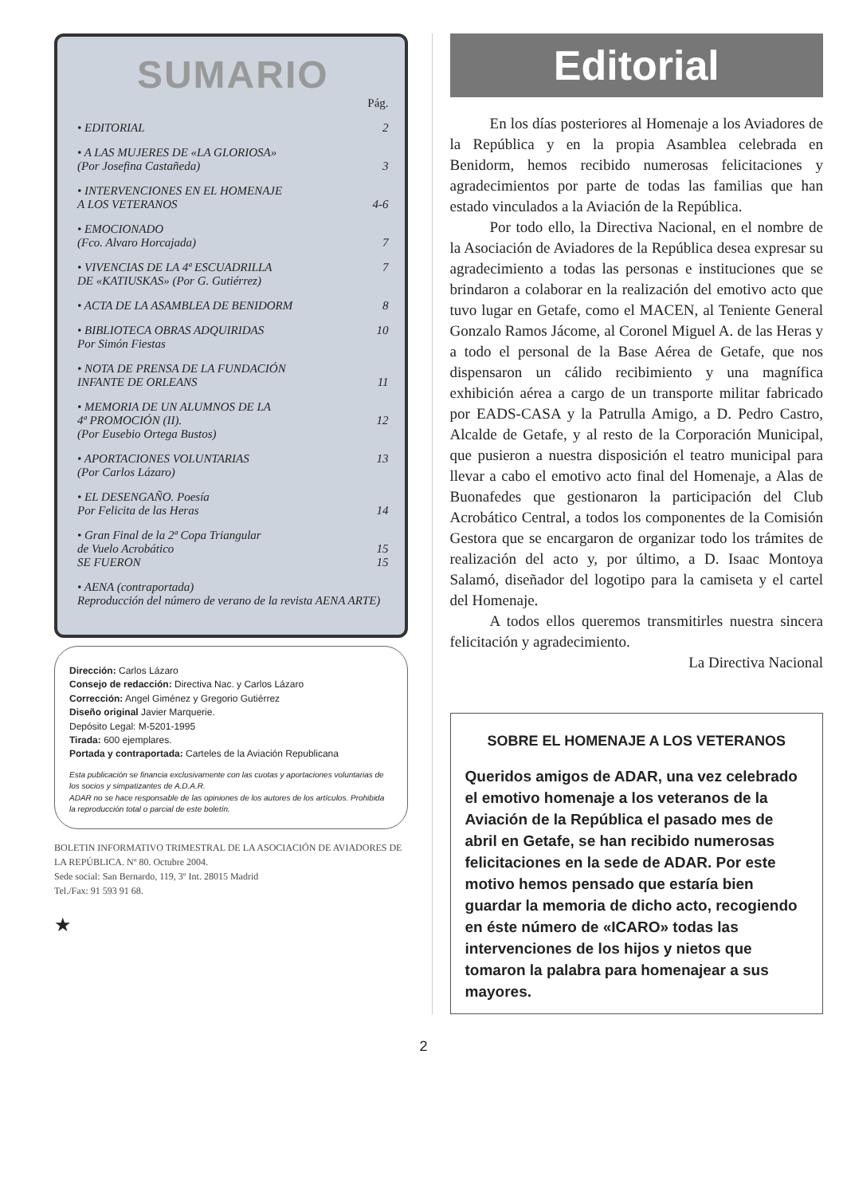SUMARIO
| | Pág. |
| • EDITORIAL | 2 |
| • A LAS MUJERES DE «LA GLORIOSA» (Por Josefina Castañeda) | 3 |
| • INTERVENCIONES EN EL HOMENAJE A LOS VETERANOS | 4-6 |
| • EMOCIONADO (Fco. Alvaro Horcajada) | 7 |
| • VIVENCIAS DE LA 4ª ESCUADRILLA DE «KATIUSKAS» (Por G. Gutiérrez) | 7 |
| • ACTA DE LA ASAMBLEA DE BENIDORM | 8 |
| • BIBLIOTECA OBRAS ADQUIRIDAS Por Simón Fiestas | 10 |
| • NOTA DE PRENSA DE LA FUNDACIÓN INFANTE DE ORLEANS | 11 |
| • MEMORIA DE UN ALUMNOS DE LA 4ª PROMOCIÓN (II). (Por Eusebio Ortega Bustos) | 12 |
| • APORTACIONES VOLUNTARIAS (Por Carlos Lázaro) | 13 |
| • EL DESENGAÑO. Poesía Por Felicita de las Heras | 14 |
| • Gran Final de la 2ª Copa Triangular de Vuelo Acrobático SE FUERON | 15 15 |
| • AENA (contraportada) Reproducción del número de verano de la revista AENA ARTE) | |
Dirección: Carlos Lázaro
Consejo de redacción: Directiva Nac. y Carlos Lázaro
Corrección: Angel Giménez y Gregorio Gutiérrez
Diseño original Javier Marquerie.
Depósito Legal: M-5201-1995
Tirada: 600 ejemplares.
Portada y contraportada: Carteles de la Aviación Republicana
Esta publicación se financia exclusivamente con las cuotas y aportaciones voluntarias de los socios y simpatizantes de A.D.A.R.
ADAR no se hace responsable de las opiniones de los autores de los artículos. Prohibida la reproducción total o parcial de este boletín.
BOLETIN INFORMATIVO TRIMESTRAL DE LA ASOCIACIÓN DE AVIADORES DE LA REPÚBLICA. Nº 80. Octubre 2004.
Sede social: San Bernardo, 119, 3º Int. 28015 Madrid
Tel./Fax: 91 593 91 68.
★
Editorial
En los días posteriores al Homenaje a los Aviadores de la República y en la propia Asamblea celebrada en Benidorm, hemos recibido numerosas felicitaciones y agradecimientos por parte de todas las familias que han estado vinculados a la Aviación de la República.
Por todo ello, la Directiva Nacional, en el nombre de la Asociación de Aviadores de la República desea expresar su agradecimiento a todas las personas e instituciones que se brindaron a colaborar en la realización del emotivo acto que tuvo lugar en Getafe, como el MACEN, al Teniente General Gonzalo Ramos Jácome, al Coronel Miguel A. de las Heras y a todo el personal de la Base Aérea de Getafe, que nos dispensaron un cálido recibimiento y una magnífica exhibición aérea a cargo de un transporte militar fabricado por EADS-CASA y la Patrulla Amigo, a D. Pedro Castro, Alcalde de Getafe, y al resto de la Corporación Municipal, que pusieron a nuestra disposición el teatro municipal para llevar a cabo el emotivo acto final del Homenaje, a Alas de Buonafedes que gestionaron la participación del Club Acrobático Central, a todos los componentes de la Comisión Gestora que se encargaron de organizar todo los trámites de realización del acto y, por último, a D. Isaac Montoya Salamó, diseñador del logotipo para la camiseta y el cartel del Homenaje.
A todos ellos queremos transmitirles nuestra sincera felicitación y agradecimiento.
La Directiva Nacional
SOBRE EL HOMENAJE A LOS VETERANOS
Queridos amigos de ADAR, una vez celebrado el emotivo homenaje a los veteranos de la Aviación de la República el pasado mes de abril en Getafe, se han recibido numerosas felicitaciones en la sede de ADAR. Por este motivo hemos pensado que estaría bien guardar la memoria de dicho acto, recogiendo en éste número de «ICARO» todas las intervenciones de los hijos y nietos que tomaron la palabra para homenajear a sus mayores.
2